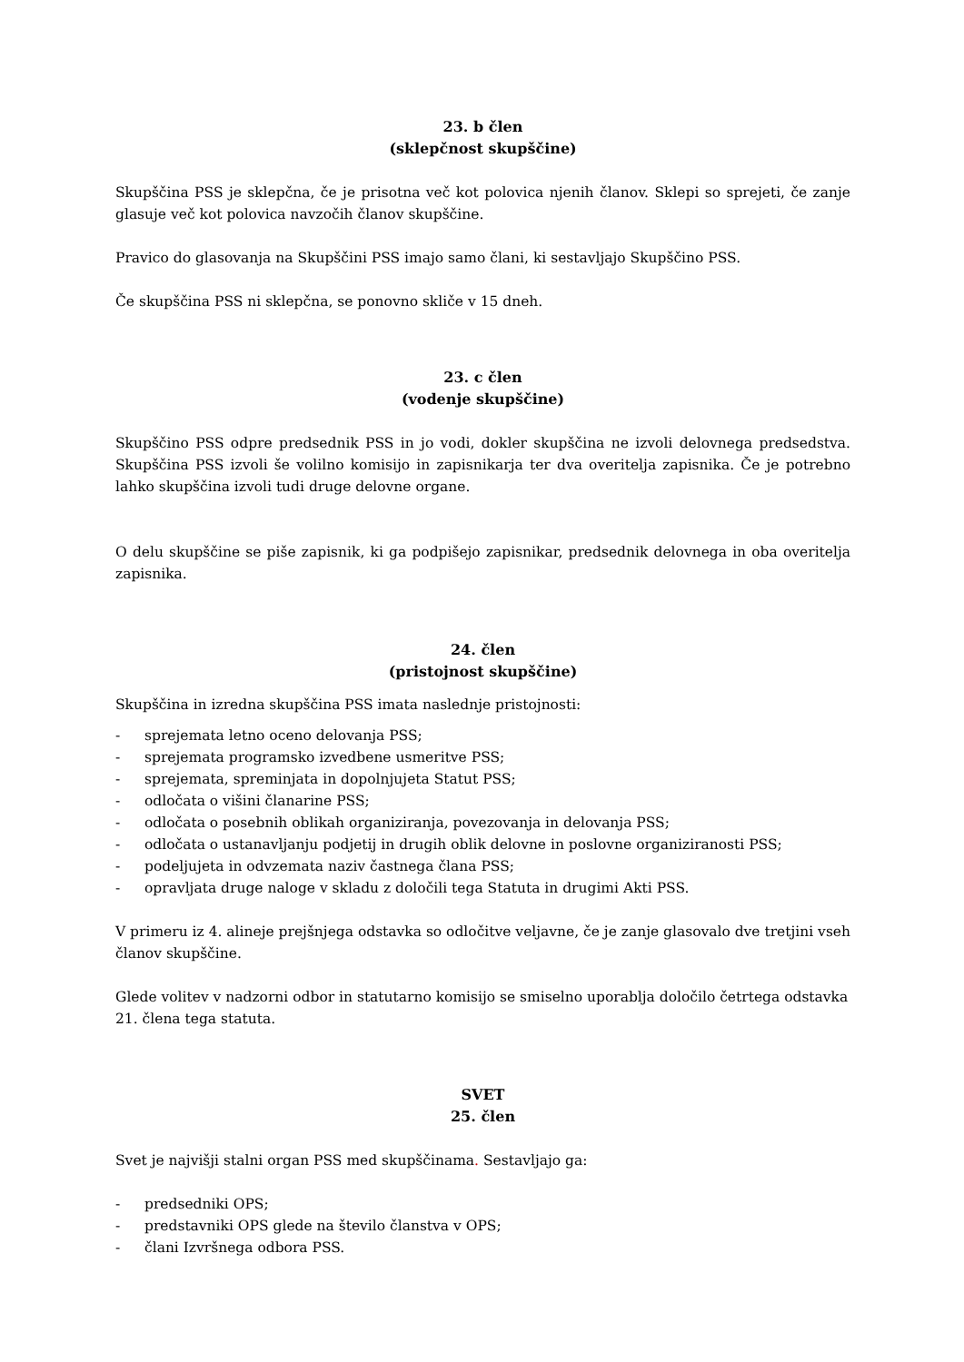23. b člen
(sklepčnost skupščine)
Skupščina PSS je sklepčna, če je prisotna več kot polovica njenih članov. Sklepi so sprejeti, če zanje glasuje več kot polovica navzočih članov skupščine.
Pravico do glasovanja na Skupščini PSS imajo samo člani, ki sestavljajo Skupščino PSS.
Če skupščina PSS ni sklepčna, se ponovno skliče v 15 dneh.
23. c člen
(vodenje skupščine)
Skupščino PSS odpre predsednik PSS in jo vodi, dokler skupščina ne izvoli delovnega predsedstva. Skupščina PSS izvoli še volilno komisijo in zapisnikarja ter dva overitelja zapisnika. Če je potrebno lahko skupščina izvoli tudi druge delovne organe.
O delu skupščine se piše zapisnik, ki ga podpišejo zapisnikar, predsednik delovnega in oba overitelja zapisnika.
24. člen
(pristojnost skupščine)
Skupščina in izredna skupščina PSS imata naslednje pristojnosti:
- sprejemata letno oceno delovanja PSS;
- sprejemata programsko izvedbene usmeritve PSS;
- sprejemata, spreminjata in dopolnjujeta Statut PSS;
- odločata o višini članarine PSS;
- odločata o posebnih oblikah organiziranja, povezovanja in delovanja PSS;
- odločata o ustanavljanju podjetij in drugih oblik delovne in poslovne organiziranosti PSS;
- podeljujeta in odvzemata naziv častnega člana PSS;
- opravljata druge naloge v skladu z določili tega Statuta in drugimi Akti PSS.
V primeru iz 4. alineje prejšnjega odstavka so odločitve veljavne, če je zanje glasovalo dve tretjini vseh članov skupščine.
Glede volitev v nadzorni odbor in statutarno komisijo se smiselno uporablja določilo četrtega odstavka 21. člena tega statuta.
SVET
25. člen
Svet je najvišji stalni organ PSS med skupščinama. Sestavljajo ga:
- predsedniki OPS;
- predstavniki OPS glede na število članstva v OPS;
- člani Izvršnega odbora PSS.